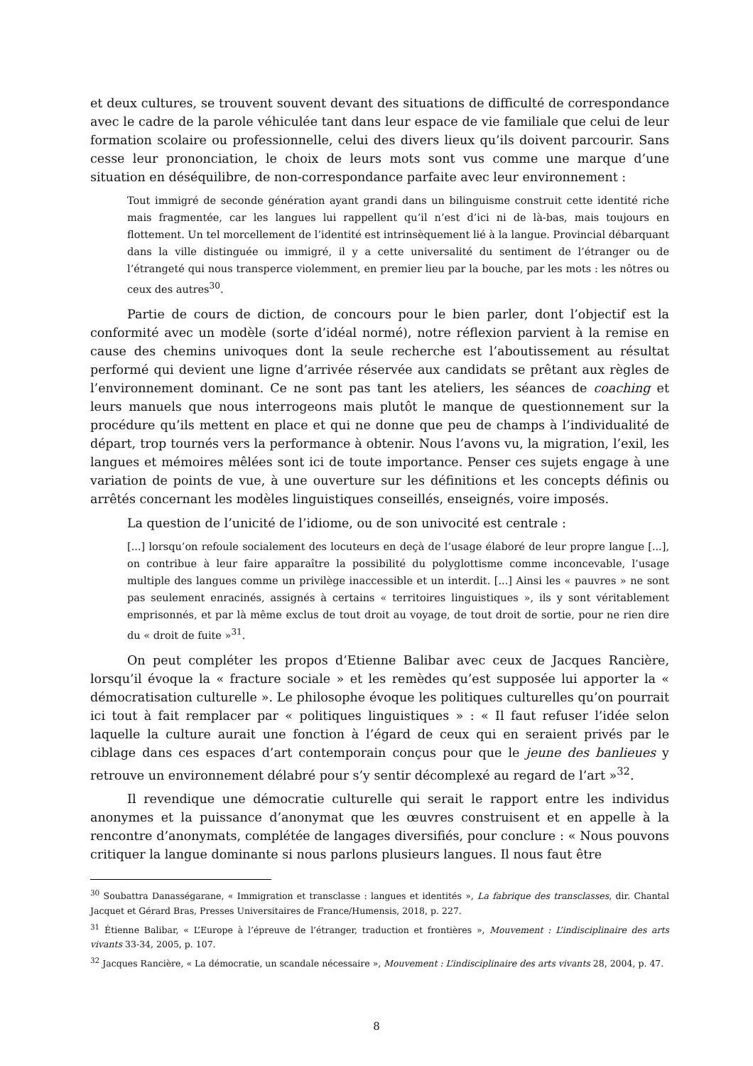et deux cultures, se trouvent souvent devant des situations de difficulté de correspondance avec le cadre de la parole véhiculée tant dans leur espace de vie familiale que celui de leur formation scolaire ou professionnelle, celui des divers lieux qu’ils doivent parcourir. Sans cesse leur prononciation, le choix de leurs mots sont vus comme une marque d’une situation en déséquilibre, de non-correspondance parfaite avec leur environnement :
Tout immigré de seconde génération ayant grandi dans un bilinguisme construit cette identité riche mais fragmentée, car les langues lui rappellent qu’il n’est d’ici ni de là-bas, mais toujours en flottement. Un tel morcellement de l’identité est intrinsèquement lié à la langue. Provincial débarquant dans la ville distinguée ou immigré, il y a cette universalité du sentiment de l’étranger ou de l’étrangeté qui nous transperce violemment, en premier lieu par la bouche, par les mots : les nôtres ou ceux des autres<sup>30</sup>.
Partie de cours de diction, de concours pour le bien parler, dont l’objectif est la conformité avec un modèle (sorte d’idéal normé), notre réflexion parvient à la remise en cause des chemins univoques dont la seule recherche est l’aboutissement au résultat performé qui devient une ligne d’arrivée réservée aux candidats se prêtant aux règles de l’environnement dominant. Ce ne sont pas tant les ateliers, les séances de coaching et leurs manuels que nous interrogeons mais plutôt le manque de questionnement sur la procédure qu’ils mettent en place et qui ne donne que peu de champs à l’individualité de départ, trop tournés vers la performance à obtenir. Nous l’avons vu, la migration, l’exil, les langues et mémoires mêlées sont ici de toute importance. Penser ces sujets engage à une variation de points de vue, à une ouverture sur les définitions et les concepts définis ou arrêtés concernant les modèles linguistiques conseillés, enseignés, voire imposés.
La question de l’unicité de l’idiome, ou de son univocité est centrale :
[...] lorsqu’on refoule socialement des locuteurs en deçà de l’usage élaboré de leur propre langue [...], on contribue à leur faire apparaître la possibilité du polyglottisme comme inconcevable, l’usage multiple des langues comme un privilège inaccessible et un interdit. [...] Ainsi les « pauvres » ne sont pas seulement enracinés, assignés à certains « territoires linguistiques », ils y sont véritablement emprisonnés, et par là même exclus de tout droit au voyage, de tout droit de sortie, pour ne rien dire du « droit de fuite »<sup>31</sup>.
On peut compléter les propos d’Etienne Balibar avec ceux de Jacques Rancière, lorsqu’il évoque la « fracture sociale » et les remèdes qu’est supposée lui apporter la « démocratisation culturelle ». Le philosophe évoque les politiques culturelles qu’on pourrait ici tout à fait remplacer par « politiques linguistiques » : « Il faut refuser l’idée selon laquelle la culture aurait une fonction à l’égard de ceux qui en seraient privés par le ciblage dans ces espaces d’art contemporain conçus pour que le jeune des banlieues y retrouve un environnement délabré pour s’y sentir décomplexé au regard de l’art »<sup>32</sup>.
Il revendique une démocratie culturelle qui serait le rapport entre les individus anonymes et la puissance d’anonymat que les œuvres construisent et en appelle à la rencontre d’anonymats, complétée de langages diversifiés, pour conclure : « Nous pouvons critiquer la langue dominante si nous parlons plusieurs langues. Il nous faut être
<sup>30</sup> Soubattra Danasségarane, « Immigration et transclasse : langues et identités », La fabrique des transclasses, dir. Chantal Jacquet et Gérard Bras, Presses Universitaires de France/Humensis, 2018, p. 227.
<sup>31</sup> Étienne Balibar, « L’Europe à l’épreuve de l’étranger, traduction et frontières », Mouvement : L’indisciplinaire des arts vivants 33-34, 2005, p. 107.
<sup>32</sup> Jacques Rancière, « La démocratie, un scandale nécessaire », Mouvement : L’indisciplinaire des arts vivants 28, 2004, p. 47.
8